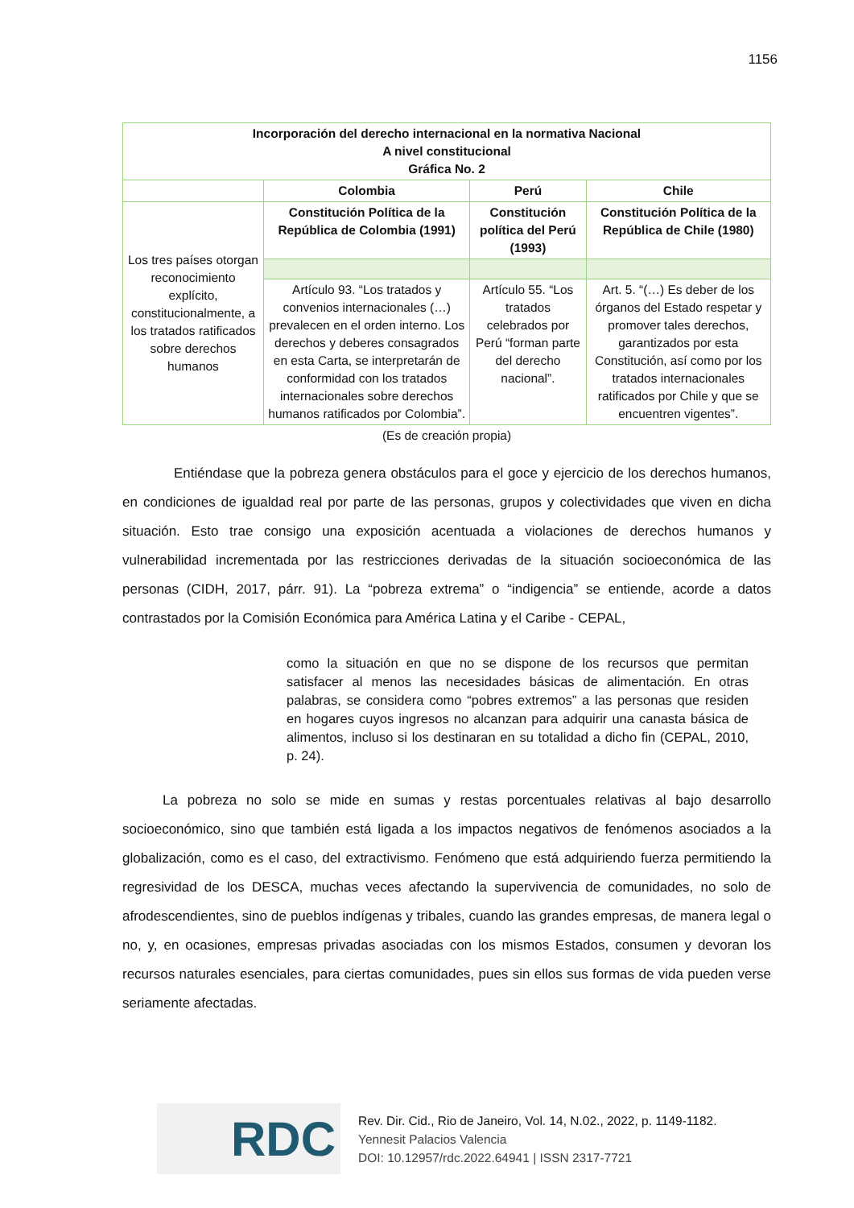1156
| Incorporación del derecho internacional en la normativa Nacional A nivel constitucional Gráfica No. 2 | | | |
| --- | --- | --- | --- |
| | Colombia | Perú | Chile |
| Los tres países otorgan reconocimiento explícito, constitucionalmente, a los tratados ratificados sobre derechos humanos | Constitución Política de la República de Colombia (1991) | Constitución política del Perú (1993) | Constitución Política de la República de Chile (1980) |
| | Artículo 93. “Los tratados y convenios internacionales (…) prevalecen en el orden interno. Los derechos y deberes consagrados en esta Carta, se interpretarán de conformidad con los tratados internacionales sobre derechos humanos ratificados por Colombia”. | Artículo 55. “Los tratados celebrados por Perú “forman parte del derecho nacional”. | Art. 5. “(…) Es deber de los órganos del Estado respetar y promover tales derechos, garantizados por esta Constitución, así como por los tratados internacionales ratificados por Chile y que se encuentren vigentes”. |
(Es de creación propia)
Entiéndase que la pobreza genera obstáculos para el goce y ejercicio de los derechos humanos, en condiciones de igualdad real por parte de las personas, grupos y colectividades que viven en dicha situación. Esto trae consigo una exposición acentuada a violaciones de derechos humanos y vulnerabilidad incrementada por las restricciones derivadas de la situación socioeconómica de las personas (CIDH, 2017, párr. 91). La “pobreza extrema” o “indigencia” se entiende, acorde a datos contrastados por la Comisión Económica para América Latina y el Caribe - CEPAL,
como la situación en que no se dispone de los recursos que permitan satisfacer al menos las necesidades básicas de alimentación. En otras palabras, se considera como “pobres extremos” a las personas que residen en hogares cuyos ingresos no alcanzan para adquirir una canasta básica de alimentos, incluso si los destinaran en su totalidad a dicho fin (CEPAL, 2010, p. 24).
La pobreza no solo se mide en sumas y restas porcentuales relativas al bajo desarrollo socioeconómico, sino que también está ligada a los impactos negativos de fenómenos asociados a la globalización, como es el caso, del extractivismo. Fenómeno que está adquiriendo fuerza permitiendo la regresividad de los DESCA, muchas veces afectando la supervivencia de comunidades, no solo de afrodescendientes, sino de pueblos indígenas y tribales, cuando las grandes empresas, de manera legal o no, y, en ocasiones, empresas privadas asociadas con los mismos Estados, consumen y devoran los recursos naturales esenciales, para ciertas comunidades, pues sin ellos sus formas de vida pueden verse seriamente afectadas.
RDC
Rev. Dir. Cid., Rio de Janeiro, Vol. 14, N.02., 2022, p. 1149-1182.
Yennesit Palacios Valencia
DOI: 10.12957/rdc.2022.64941 | ISSN 2317-7721